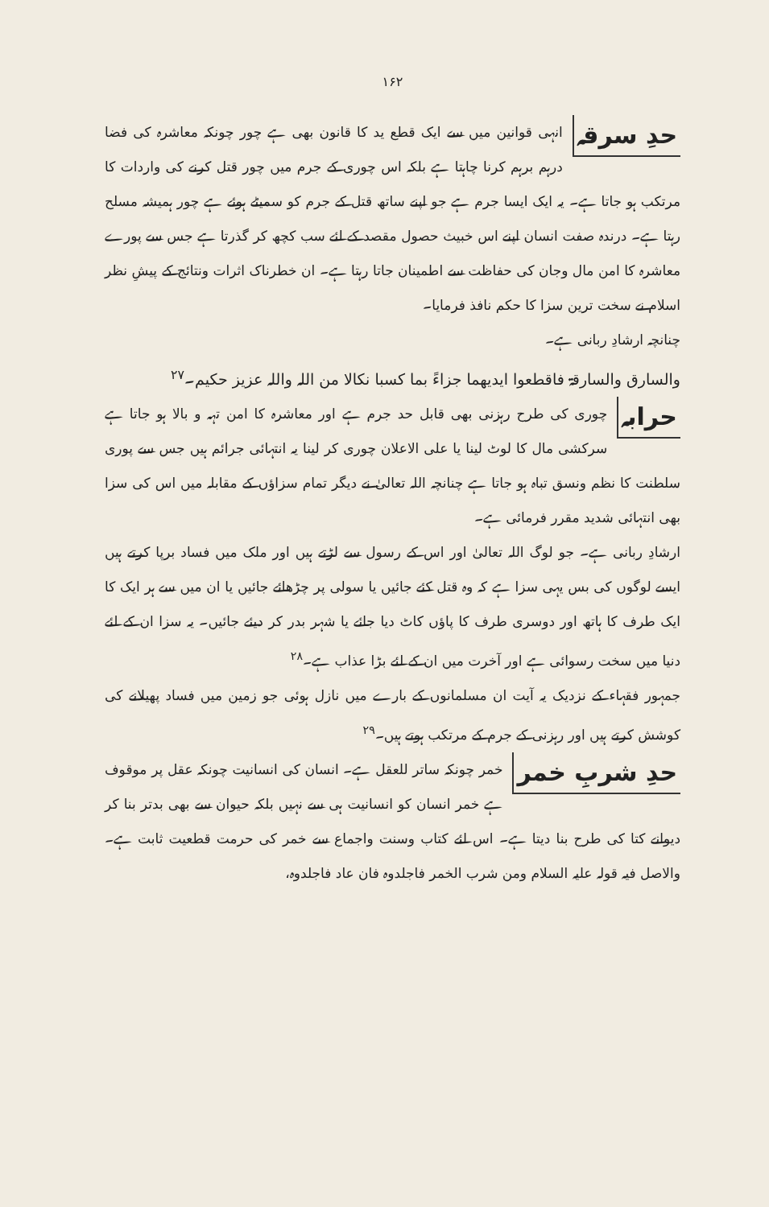۱۶۲
حدِ سرقہ انہی قوانین میں سے ایک قطع ید کا قانون بھی ہے چور چونکہ معاشرہ کی فضا درہم برہم کرنا چاہتا ہے بلکہ اس چوری کے جرم میں چور قتل کرنے کی واردات کا مرتکب ہو جاتا ہے۔ یہ ایک ایسا جرم ہے جو اپنے ساتھ قتل کے جرم کو سمیٹے ہوئے ہے چور ہمیشہ مسلح رہتا ہے۔ درندہ صفت انسان اپنے اس خبیث حصول مقصد کے لئے سب کچھ کر گذرتا ہے جس سے پورے معاشرہ کا امن مال وجان کی حفاظت سے اطمینان جاتا رہتا ہے۔ ان خطرناک اثرات ونتائج کے پیشِ نظر اسلام نے سخت ترین سزا کا حکم نافذ فرمایا۔
چنانچہ ارشادِ ربانی ہے۔
والسارق والسارقۃ فاقطعوا ایدیھما جزاءً بما کسبا نکالا من اللہ واللہ عزیز حکیم۔<sup>۲۷</sup>
حرابہ چوری کی طرح رہزنی بھی قابل حد جرم ہے اور معاشرہ کا امن تہہ و بالا ہو جاتا ہے سرکشی مال کا لوٹ لینا یا علی الاعلان چوری کر لینا یہ انتہائی جرائم ہیں جس سے پوری سلطنت کا نظم ونسق تباہ ہو جاتا ہے چنانچہ اللہ تعالیٰ نے دیگر تمام سزاؤں کے مقابلہ میں اس کی سزا بھی انتہائی شدید مقرر فرمائی ہے۔
ارشادِ ربانی ہے۔ جو لوگ اللہ تعالیٰ اور اس کے رسول سے لڑتے ہیں اور ملک میں فساد برپا کرتے ہیں ایسے لوگوں کی بس یہی سزا ہے کہ وہ قتل کئے جائیں یا سولی پر چڑھائے جائیں یا ان میں سے ہر ایک کا ایک طرف کا ہاتھ اور دوسری طرف کا پاؤں کاٹ دیا جائے یا شہر بدر کر دیئے جائیں۔ یہ سزا ان کے لئے دنیا میں سخت رسوائی ہے اور آخرت میں ان کے لئے بڑا عذاب ہے۔<sup>۲۸</sup>
جمہور فقہاء کے نزدیک یہ آیت ان مسلمانوں کے بارے میں نازل ہوئی جو زمین میں فساد پھیلانے کی کوشش کرتے ہیں اور رہزنی کے جرم کے مرتکب ہوتے ہیں۔<sup>۲۹</sup>
حدِ شربِ خمر خمر چونکہ ساتر للعقل ہے۔ انسان کی انسانیت چونکہ عقل پر موقوف ہے خمر انسان کو انسانیت ہی سے نہیں بلکہ حیوان سے بھی بدتر بنا کر دیوانے کتا کی طرح بنا دیتا ہے۔ اس لئے کتاب وسنت واجماع سے خمر کی حرمت قطعیت ثابت ہے۔ والاصل فیہ قولہ علیہ السلام ومن شرب الخمر فاجلدوہ فان عاد فاجلدوہ،